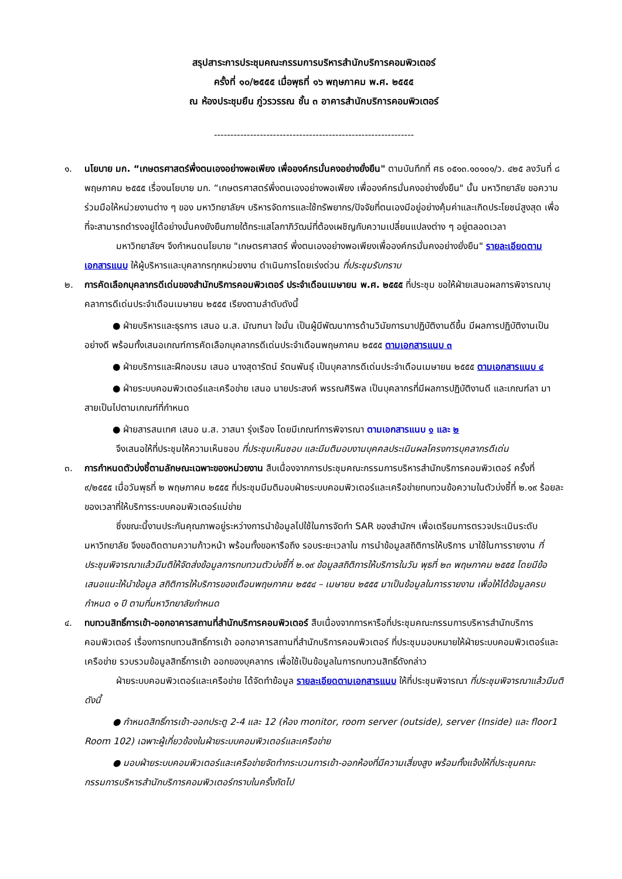สรุปสาระการประชุมคณะกรรมการบริหารสำนักบริการคอมพิวเตอร์
ครั้งที่ ๑๐/๒๕๕๕ เมื่อพุธที่ ๑๖ พฤษภาคม พ.ศ. ๒๕๕๕
ณ ห้องประชุมยืน ภู่วรวรรณ ชั้น ๓ อาคารสำนักบริการคอมพิวเตอร์
-------------------------------------------------------------
๑. นโยบาย มก. “เกษตรศาสตร์พึ่งตนเองอย่างพอเพียง เพื่อองค์กรมั่นคงอย่างยั่งยืน" ตามบันทึกที่ ศธ ๐๕๑๓.๑๐๑๐๑/ว. ๔๒๕ ลงวันที่ ๘ พฤษภาคม ๒๕๕๕ เรื่องนโยบาย มก. “เกษตรศาสตร์พึ่งตนเองอย่างพอเพียง เพื่อองค์กรมั่นคงอย่างยั่งยืน" นั้น มหาวิทยาลัย ขอความร่วมมือให้หน่วยงานต่าง ๆ ของ มหาวิทยาลัยฯ บริหารจัดการและใช้ทรัพยากร/ปัจจัยที่ตนเองมีอยู่อย่างคุ้มค่าและเกิดประโยชน์สูงสุด เพื่อที่จะสามารถดำรงอยู่ได้อย่างมั่นคงยังยืนภายใต้กระแสโลกาภิวัฒน์ที่ต้องเผชิญกับความเปลี่ยนแปลงต่าง ๆ อยู่ตลอดเวลา
มหาวิทยาลัยฯ จึงกำหนดนโยบาย "เกษตรศาสตร์ พึ่งตนเองอย่างพอเพียงเพื่อองค์กรมั่นคงอย่างยั่งยืน" รายละเอียดตามเอกสารแนบ ให้ผู้บริหารและบุคลากรทุกหน่วยงาน ดำเนินการโดยเร่งด่วน ที่ประชุมรับทราบ
๒. การคัดเลือกบุคลากรดีเด่นของสำนักบริการคอมพิวเตอร์ ประจำเดือนเมษายน พ.ศ. ๒๕๕๕ ที่ประชุม ขอให้ฝ่ายเสนอผลการพิจารณาบุคลาการดีเด่นประจำเดือนเมษายน ๒๕๕๕ เรียงตามลำดับดังนี้
● ฝ่ายบริหารและธุรการ เสนอ น.ส. มัณฑนา ใจมั่น เป็นผู้มีพัฒนาการด้านวินัยการมาปฏิบัติงานดีขึ้น มีผลการปฏิบัติงานเป็นอย่างดี พร้อมทั้งเสนอเกณฑ์การคัดเลือกบุคลากรดีเด่นประจำเดือนพฤษภาคม ๒๕๕๕ ตามเอกสารแนบ ๓
● ฝ่ายบริการและฝึกอบรม เสนอ นางสุดารัตน์ รัตนพันธุ์ เป็นบุคลากรดีเด่นประจำเดือนเมษายน ๒๕๕๕ ตามเอกสารแนบ ๔
● ฝ่ายระบบคอมพิวเตอร์และเครือข่าย เสนอ นายประสงค์ พรรณศิริพล เป็นบุคลากรที่มีผลการปฏิบัติงานดี และเกณฑ์ลา มาสายเป็นไปตามเกณฑ์ที่กำหนด
● ฝ่ายสารสนเทศ เสนอ น.ส. วาสนา รุ่งเรือง โดยมีเกณฑ์การพิจารณา ตามเอกสารแนบ ๑ และ ๒
จึงเสนอให้ที่ประชุมให้ความเห็นชอบ ที่ประชุมเห็นชอบ และมีมติมอบงานบุคคลประเมินผลโครงการบุคลากรดีเด่น
๓. การกำหนดตัวบ่งชี้ตามลักษณะเฉพาะของหน่วยงาน สืบเนื่องจากการประชุมคณะกรรมการบริหารสำนักบริการคอมพิวเตอร์ ครั้งที่ ๙/๒๕๕๕ เมื่อวันพุธที่ ๒ พฤษภาคม ๒๕๕๕ ที่ประชุมมีมติมอบฝ่ายระบบคอมพิวเตอร์และเครือข่ายทบทวนข้อความในตัวบ่งชี้ที่ ๒.๑๙ ร้อยละของเวลาที่ให้บริการระบบคอมพิวเตอร์แม่ข่าย
ซึ่งขณะนี้งานประกันคุณภาพอยู่ระหว่างการนำข้อมูลไปใช้ในการจัดทำ SAR ของสำนักฯ เพื่อเตรียมการตรวจประเมินระดับมหาวิทยาลัย จึงขอติดตามความก้าวหน้า พร้อมทั้งขอหารือถึง รอบระยะเวลาใน การนำข้อมูลสถิติการให้บริการ มาใช้ในการรายงาน ที่ประชุมพิจารณาแล้วมีมติให้จัดส่งข้อมูลการทบทวนตัวบ่งชี้ที่ ๒.๑๙ ข้อมูลสถิติการให้บริการในวัน พุธที่ ๒๓ พฤษภาคม ๒๕๕๕ โดยมีข้อเสนอแนะให้นำข้อมูล สถิติการให้บริการของเดือนพฤษภาคม ๒๕๕๔ – เมษายน ๒๕๕๕ มาเป็นข้อมูลในการรายงาน เพื่อให้ได้ข้อมูลครบกำหนด ๑ ปี ตามที่มหาวิทยาลัยกำหนด
๔. ทบทวนสิทธิ์การเข้า-ออกอาคารสถานที่สำนักบริการคอมพิวเตอร์ สืบเนื่องจากการหารือที่ประชุมคณะกรรมการบริหารสำนักบริการคอมพิวเตอร์ เรื่องการทบทวนสิทธิ์การเข้า ออกอาคารสถานที่สำนักบริการคอมพิวเตอร์ ที่ประชุมมอบหมายให้ฝ่ายระบบคอมพิวเตอร์และเครือข่าย รวบรวมข้อมูลสิทธิ์การเข้า ออกของบุคลากร เพื่อใช้เป็นข้อมูลในการทบทวนสิทธิ์ดังกล่าว
ฝ่ายระบบคอมพิวเตอร์และเครือข่าย ได้จัดทำข้อมูล รายละเอียดตามเอกสารแนบ ให้ที่ประชุมพิจารณา ที่ประชุมพิจารณาแล้วมีมติดังนี้
● กำหนดสิทธิ์การเข้า-ออกประตู 2-4 และ 12 (ห้อง monitor, room server (outside), server (Inside) และ floor1 Room 102) เฉพาะผู้เกี่ยวข้องในฝ่ายระบบคอมพิวเตอร์และเครือข่าย
● มอบฝ่ายระบบคอมพิวเตอร์และเครือข่ายจัดทำกระบวนการเข้า-ออกห้องที่มีความเสี่ยงสูง พร้อมทั้งแจ้งให้ที่ประชุมคณะกรรมการบริหารสำนักบริการคอมพิวเตอร์ทราบในครั้งถัดไป